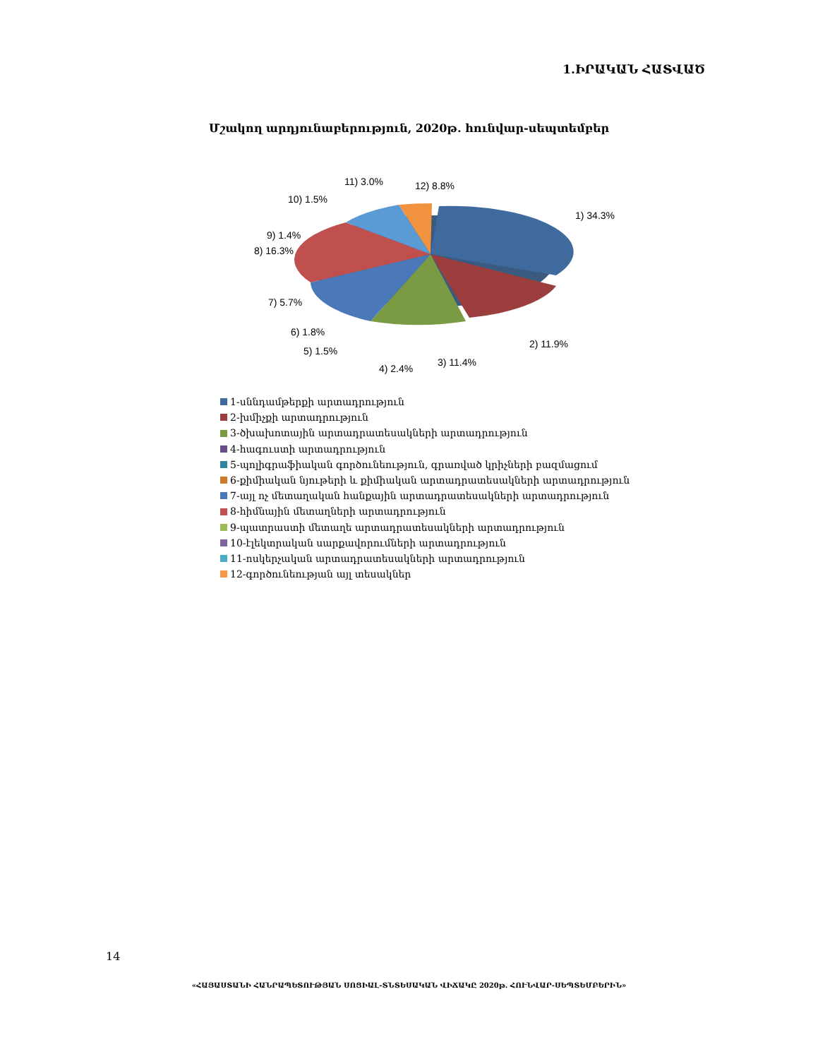1.ԻՐԱԿԱՆ ՀԱՏՎԱԾ
Մշակող արդյունաբերություն, 2020թ. հունվար-սեպտեմբեր
1) 34.3%
2) 11.9%
3) 11.4%
4) 2.4%
5) 1.5%
6) 1.8%
7) 5.7%
8) 16.3%
9) 1.4%
10) 1.5%
11) 3.0%
12) 8.8%
1-սննդամթերքի արտադրություն
2-խմիչքի արտադրություն
3-ծխախոտային արտադրատեսակների արտադրություն
4-հագուստի արտադրություն
5-պոլիգրաֆիական գործունեություն, գրառված կրիչների բազմացում
6-քիմիական նյութերի և քիմիական արտադրատեսակների արտադրություն
7-այլ ոչ մետաղական հանքային արտադրատեսակների արտադրություն
8-հիմնային մետաղների արտադրություն
9-պատրաստի մետաղե արտադրատեսակների արտադրություն
10-էլեկտրական սարքավորումների արտադրություն
11-ոսկերչական արտադրատեսակների արտադրություն
12-գործունեության այլ տեսակներ
14
«ՀԱՅԱՍՏԱՆԻ ՀԱՆՐԱՊԵՏՈՒԹՅԱՆ ՍՈՑԻԱԼ-ՏՆՏԵՍԱԿԱՆ ՎԻՃԱԿԸ 2020թ. ՀՈՒՆՎԱՐ-ՍԵՊՏԵՄԲԵՐԻՆ»